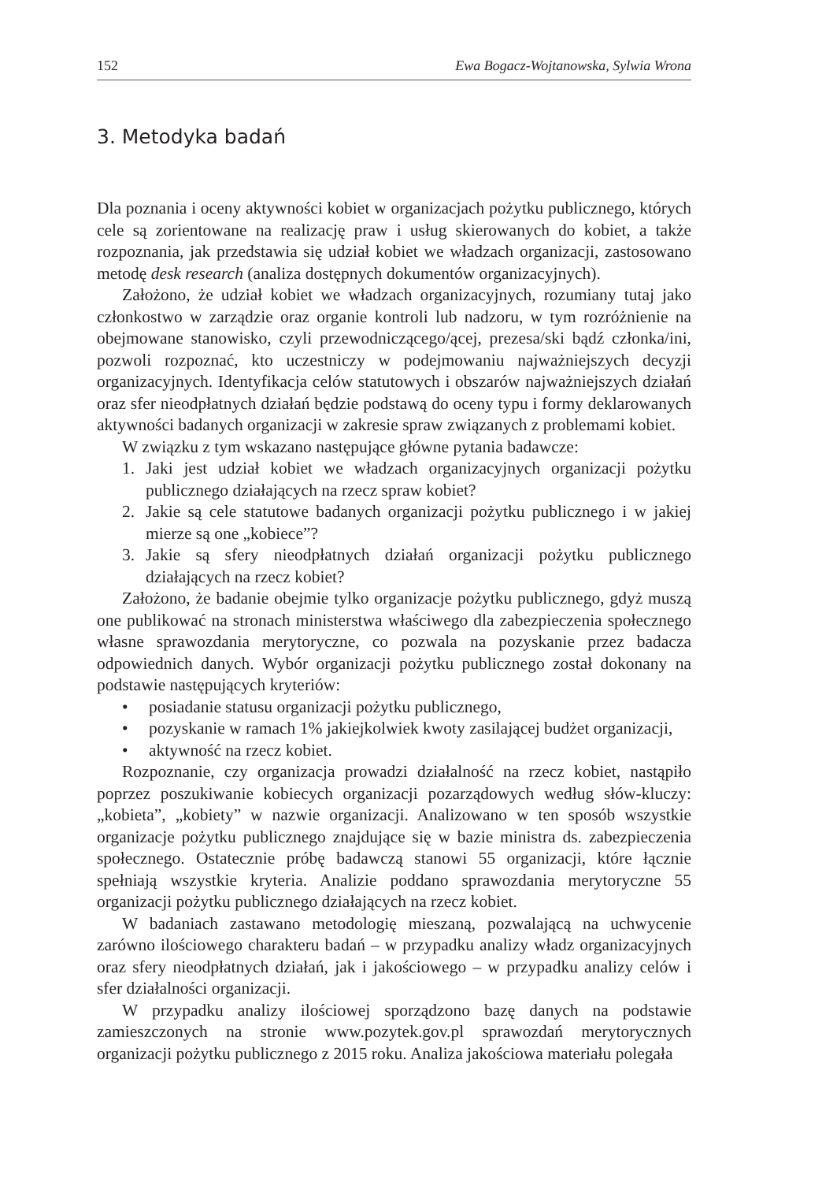152 Ewa Bogacz-Wojtanowska, Sylwia Wrona
3. Metodyka badań
Dla poznania i oceny aktywności kobiet w organizacjach pożytku publicznego, których cele są zorientowane na realizację praw i usług skierowanych do kobiet, a także rozpoznania, jak przedstawia się udział kobiet we władzach organizacji, zastosowano metodę desk research (analiza dostępnych dokumentów organizacyjnych).
Założono, że udział kobiet we władzach organizacyjnych, rozumiany tutaj jako członkostwo w zarządzie oraz organie kontroli lub nadzoru, w tym rozróżnienie na obejmowane stanowisko, czyli przewodniczącego/ącej, prezesa/ski bądź członka/ini, pozwoli rozpoznać, kto uczestniczy w podejmowaniu najważniejszych decyzji organizacyjnych. Identyfikacja celów statutowych i obszarów najważniejszych działań oraz sfer nieodpłatnych działań będzie podstawą do oceny typu i formy deklarowanych aktywności badanych organizacji w zakresie spraw związanych z problemami kobiet.
W związku z tym wskazano następujące główne pytania badawcze:
1. Jaki jest udział kobiet we władzach organizacyjnych organizacji pożytku publicznego działających na rzecz spraw kobiet?
2. Jakie są cele statutowe badanych organizacji pożytku publicznego i w jakiej mierze są one „kobiece”?
3. Jakie są sfery nieodpłatnych działań organizacji pożytku publicznego działających na rzecz kobiet?
Założono, że badanie obejmie tylko organizacje pożytku publicznego, gdyż muszą one publikować na stronach ministerstwa właściwego dla zabezpieczenia społecznego własne sprawozdania merytoryczne, co pozwala na pozyskanie przez badacza odpowiednich danych. Wybór organizacji pożytku publicznego został dokonany na podstawie następujących kryteriów:
• posiadanie statusu organizacji pożytku publicznego,
• pozyskanie w ramach 1% jakiejkolwiek kwoty zasilającej budżet organizacji,
• aktywność na rzecz kobiet.
Rozpoznanie, czy organizacja prowadzi działalność na rzecz kobiet, nastąpiło poprzez poszukiwanie kobiecych organizacji pozarządowych według słów-kluczy: „kobieta”, „kobiety” w nazwie organizacji. Analizowano w ten sposób wszystkie organizacje pożytku publicznego znajdujące się w bazie ministra ds. zabezpieczenia społecznego. Ostatecznie próbę badawczą stanowi 55 organizacji, które łącznie spełniają wszystkie kryteria. Analizie poddano sprawozdania merytoryczne 55 organizacji pożytku publicznego działających na rzecz kobiet.
W badaniach zastawano metodologię mieszaną, pozwalającą na uchwycenie zarówno ilościowego charakteru badań – w przypadku analizy władz organizacyjnych oraz sfery nieodpłatnych działań, jak i jakościowego – w przypadku analizy celów i sfer działalności organizacji.
W przypadku analizy ilościowej sporządzono bazę danych na podstawie zamieszczonych na stronie www.pozytek.gov.pl sprawozdań merytorycznych organizacji pożytku publicznego z 2015 roku. Analiza jakościowa materiału polegała